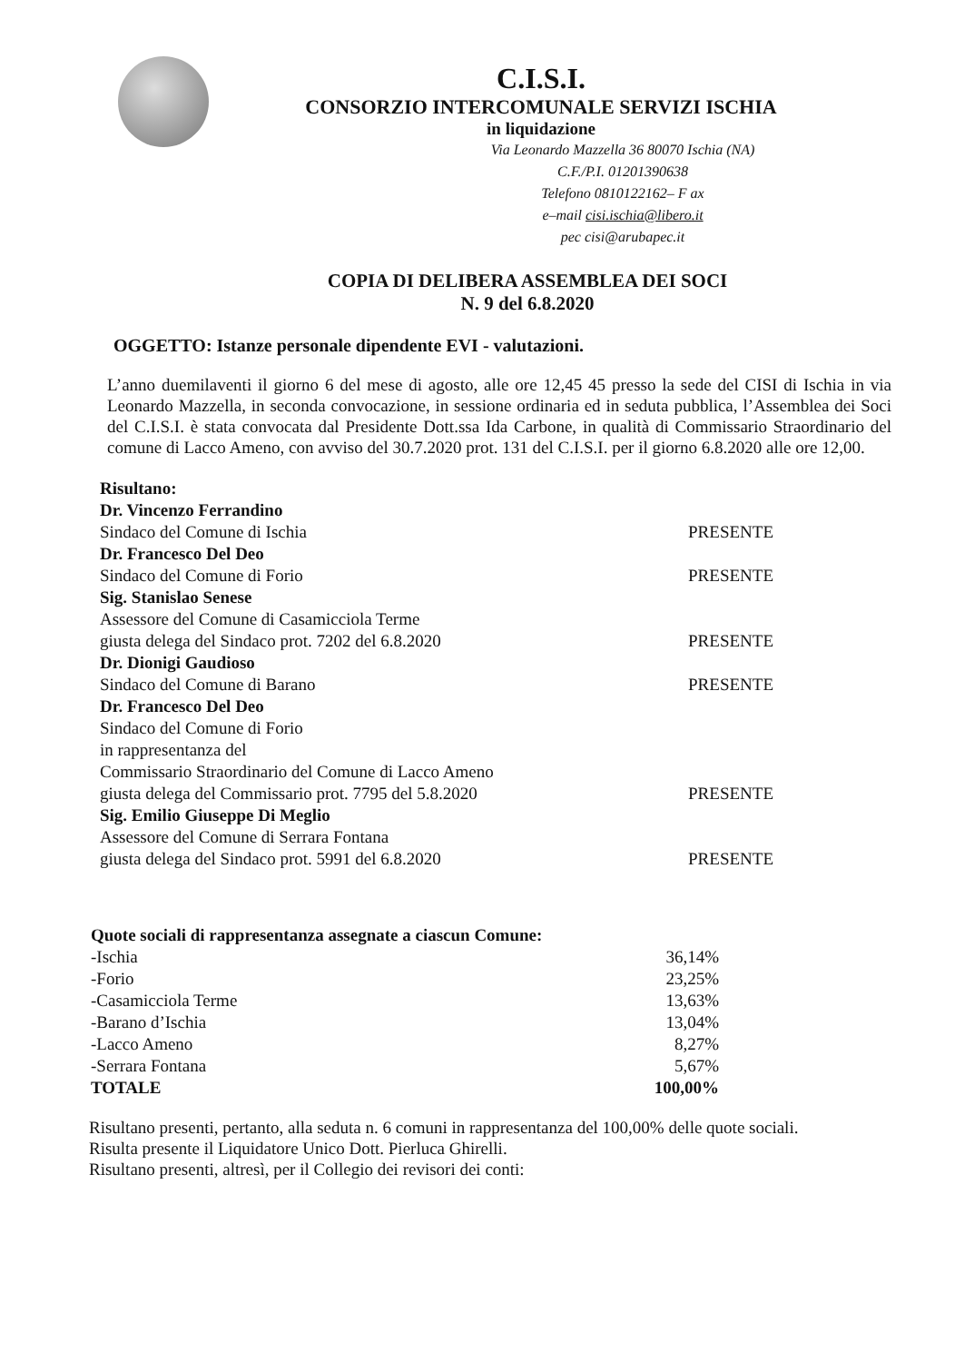C.I.S.I.
CONSORZIO INTERCOMUNALE SERVIZI ISCHIA
in liquidazione
Via Leonardo Mazzella 36 80070 Ischia (NA)
C.F./P.I. 01201390638
Telefono 0810122162– F ax
e–mail cisi.ischia@libero.it
pec cisi@arubapec.it
COPIA DI DELIBERA ASSEMBLEA DEI SOCI
N. 9 del 6.8.2020
OGGETTO: Istanze personale dipendente EVI - valutazioni.
L’anno duemilaventi il giorno 6 del mese di agosto, alle ore 12,45 45 presso la sede del CISI di Ischia in via Leonardo Mazzella, in seconda convocazione, in sessione ordinaria ed in seduta pubblica, l’Assemblea dei Soci del C.I.S.I. è stata convocata dal Presidente Dott.ssa Ida Carbone, in qualità di Commissario Straordinario del comune di Lacco Ameno, con avviso del 30.7.2020 prot. 131 del C.I.S.I. per il giorno 6.8.2020 alle ore 12,00.
Risultano:
Dr. Vincenzo Ferrandino
Sindaco del Comune di Ischia PRESENTE
Dr. Francesco Del Deo
Sindaco del Comune di Forio PRESENTE
Sig. Stanislao Senese
Assessore del Comune di Casamicciola Terme
giusta delega del Sindaco prot. 7202 del 6.8.2020 PRESENTE
Dr. Dionigi Gaudioso
Sindaco del Comune di Barano PRESENTE
Dr. Francesco Del Deo
Sindaco del Comune di Forio
in rappresentanza del
Commissario Straordinario del Comune di Lacco Ameno
giusta delega del Commissario prot. 7795 del 5.8.2020 PRESENTE
Sig. Emilio Giuseppe Di Meglio
Assessore del Comune di Serrara Fontana
giusta delega del Sindaco prot. 5991 del 6.8.2020 PRESENTE
Quote sociali di rappresentanza assegnate a ciascun Comune:
-Ischia 36,14%
-Forio 23,25%
-Casamicciola Terme 13,63%
-Barano d’Ischia 13,04%
-Lacco Ameno 8,27%
-Serrara Fontana 5,67%
TOTALE 100,00%
Risultano presenti, pertanto, alla seduta n. 6 comuni in rappresentanza del 100,00% delle quote sociali.
Risulta presente il Liquidatore Unico Dott. Pierluca Ghirelli.
Risultano presenti, altresì, per il Collegio dei revisori dei conti: